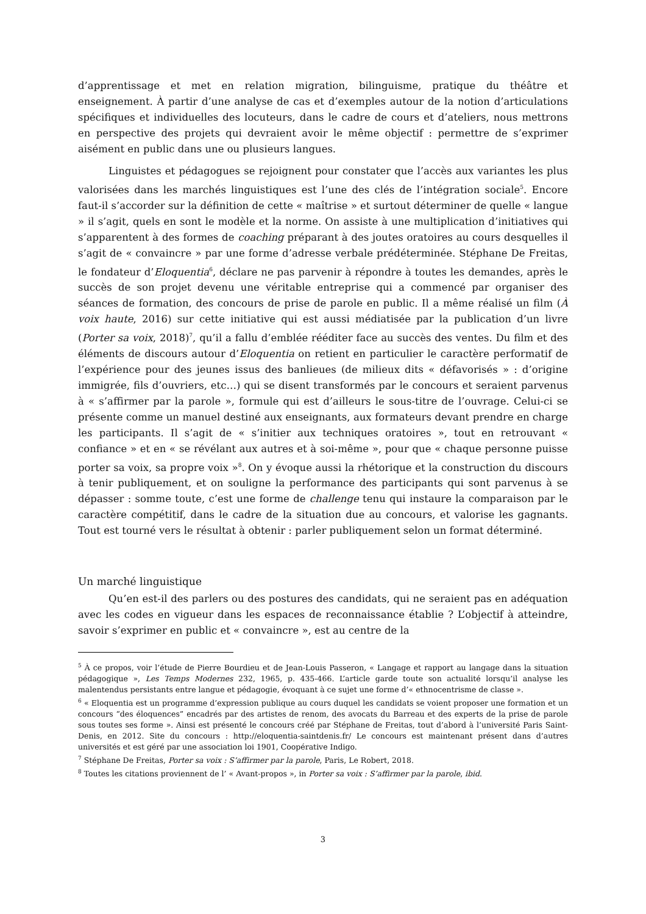d’apprentissage et met en relation migration, bilinguisme, pratique du théâtre et enseignement. À partir d’une analyse de cas et d’exemples autour de la notion d’articulations spécifiques et individuelles des locuteurs, dans le cadre de cours et d’ateliers, nous mettrons en perspective des projets qui devraient avoir le même objectif : permettre de s’exprimer aisément en public dans une ou plusieurs langues.
Linguistes et pédagogues se rejoignent pour constater que l’accès aux variantes les plus valorisées dans les marchés linguistiques est l’une des clés de l’intégration sociale<sup>5</sup>. Encore faut-il s’accorder sur la définition de cette « maîtrise » et surtout déterminer de quelle « langue » il s’agit, quels en sont le modèle et la norme. On assiste à une multiplication d’initiatives qui s’apparentent à des formes de coaching préparant à des joutes oratoires au cours desquelles il s’agit de « convaincre » par une forme d’adresse verbale prédéterminée. Stéphane De Freitas, le fondateur d’Eloquentia<sup>6</sup>, déclare ne pas parvenir à répondre à toutes les demandes, après le succès de son projet devenu une véritable entreprise qui a commencé par organiser des séances de formation, des concours de prise de parole en public. Il a même réalisé un film (À voix haute, 2016) sur cette initiative qui est aussi médiatisée par la publication d’un livre (Porter sa voix, 2018)<sup>7</sup>, qu’il a fallu d’emblée rééditer face au succès des ventes. Du film et des éléments de discours autour d’Eloquentia on retient en particulier le caractère performatif de l’expérience pour des jeunes issus des banlieues (de milieux dits « défavorisés » : d’origine immigrée, fils d’ouvriers, etc…) qui se disent transformés par le concours et seraient parvenus à « s’affirmer par la parole », formule qui est d’ailleurs le sous-titre de l’ouvrage. Celui-ci se présente comme un manuel destiné aux enseignants, aux formateurs devant prendre en charge les participants. Il s’agit de « s’initier aux techniques oratoires », tout en retrouvant « confiance » et en « se révélant aux autres et à soi-même », pour que « chaque personne puisse porter sa voix, sa propre voix »<sup>8</sup>. On y évoque aussi la rhétorique et la construction du discours à tenir publiquement, et on souligne la performance des participants qui sont parvenus à se dépasser : somme toute, c’est une forme de challenge tenu qui instaure la comparaison par le caractère compétitif, dans le cadre de la situation due au concours, et valorise les gagnants. Tout est tourné vers le résultat à obtenir : parler publiquement selon un format déterminé.
Un marché linguistique
Qu’en est-il des parlers ou des postures des candidats, qui ne seraient pas en adéquation avec les codes en vigueur dans les espaces de reconnaissance établie ? L’objectif à atteindre, savoir s’exprimer en public et « convaincre », est au centre de la
<sup>5</sup> À ce propos, voir l’étude de Pierre Bourdieu et de Jean-Louis Passeron, « Langage et rapport au langage dans la situation pédagogique », Les Temps Modernes 232, 1965, p. 435-466. L’article garde toute son actualité lorsqu’il analyse les malentendus persistants entre langue et pédagogie, évoquant à ce sujet une forme d’« ethnocentrisme de classe ».
<sup>6</sup> « Eloquentia est un programme d’expression publique au cours duquel les candidats se voient proposer une formation et un concours “des éloquences” encadrés par des artistes de renom, des avocats du Barreau et des experts de la prise de parole sous toutes ses forme ». Ainsi est présenté le concours créé par Stéphane de Freitas, tout d’abord à l’université Paris Saint-Denis, en 2012. Site du concours : http://eloquentia-saintdenis.fr/ Le concours est maintenant présent dans d’autres universités et est géré par une association loi 1901, Coopérative Indigo.
<sup>7</sup> Stéphane De Freitas, Porter sa voix : S’affirmer par la parole, Paris, Le Robert, 2018.
<sup>8</sup> Toutes les citations proviennent de l’ « Avant-propos », in Porter sa voix : S’affirmer par la parole, ibid.
3